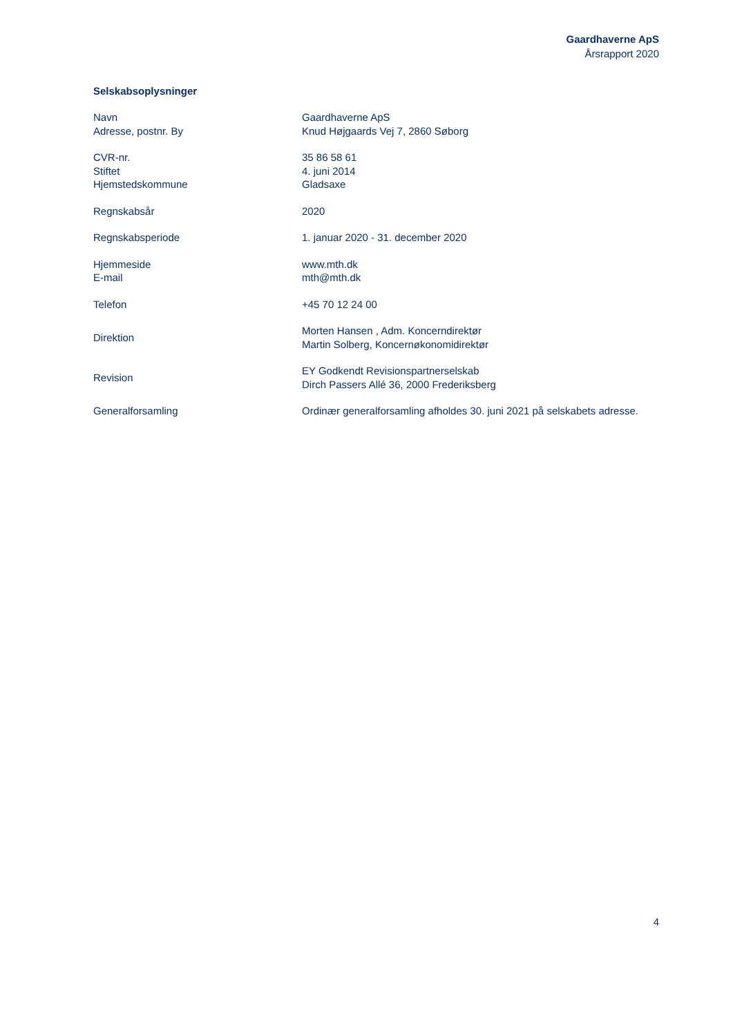Gaardhaverne ApS
Årsrapport 2020
Selskabsoplysninger
| Navn | Gaardhaverne ApS |
| Adresse, postnr. By | Knud Højgaards Vej 7, 2860 Søborg |
| CVR-nr. | 35 86 58 61 |
| Stiftet | 4. juni 2014 |
| Hjemstedskommune | Gladsaxe |
| Regnskabsår | 2020 |
| Regnskabsperiode | 1. januar 2020 - 31. december 2020 |
| Hjemmeside | www.mth.dk |
| E-mail | mth@mth.dk |
| Telefon | +45 70 12 24 00 |
| Direktion | Morten Hansen , Adm. Koncerndirektør Martin Solberg, Koncernøkonomidirektør |
| Revision | EY Godkendt Revisionspartnerselskab Dirch Passers Allé 36, 2000 Frederiksberg |
| Generalforsamling | Ordinær generalforsamling afholdes 30. juni 2021 på selskabets adresse. |
4